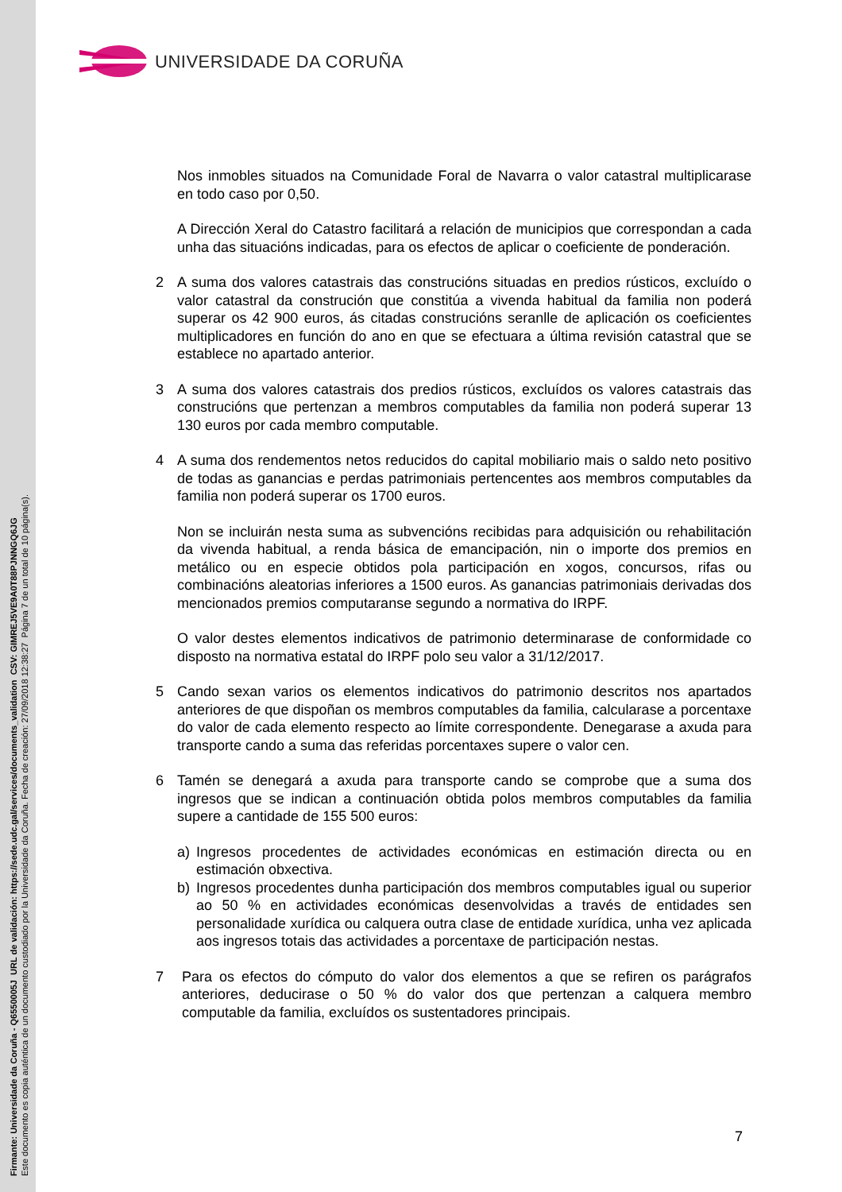Firmante: Universidade da Coruña - Q6550005J URL de validación: https://sede.udc.gal/services/documents_validation CSV: GIMREJ5VE9A0T88PJNNGQ6JG
Este documento es copia auténtica de un documento custodiado por la Universidade da Coruña. Fecha de creación: 27/09/2018 12:38:27 Página 7 de un total de 10 página(s).
UNIVERSIDADE DA CORUÑA
Nos inmobles situados na Comunidade Foral de Navarra o valor catastral multiplicarase en todo caso por 0,50.
A Dirección Xeral do Catastro facilitará a relación de municipios que correspondan a cada unha das situacións indicadas, para os efectos de aplicar o coeficiente de ponderación.
2 A suma dos valores catastrais das construcións situadas en predios rústicos, excluído o valor catastral da construción que constitúa a vivenda habitual da familia non poderá superar os 42 900 euros, ás citadas construcións seranlle de aplicación os coeficientes multiplicadores en función do ano en que se efectuara a última revisión catastral que se establece no apartado anterior.
3 A suma dos valores catastrais dos predios rústicos, excluídos os valores catastrais das construcións que pertenzan a membros computables da familia non poderá superar 13 130 euros por cada membro computable.
4 A suma dos rendementos netos reducidos do capital mobiliario mais o saldo neto positivo de todas as ganancias e perdas patrimoniais pertencentes aos membros computables da familia non poderá superar os 1700 euros.
Non se incluirán nesta suma as subvencións recibidas para adquisición ou rehabilitación da vivenda habitual, a renda básica de emancipación, nin o importe dos premios en metálico ou en especie obtidos pola participación en xogos, concursos, rifas ou combinacións aleatorias inferiores a 1500 euros. As ganancias patrimoniais derivadas dos mencionados premios computaranse segundo a normativa do IRPF.
O valor destes elementos indicativos de patrimonio determinarase de conformidade co disposto na normativa estatal do IRPF polo seu valor a 31/12/2017.
5 Cando sexan varios os elementos indicativos do patrimonio descritos nos apartados anteriores de que dispoñan os membros computables da familia, calcularase a porcentaxe do valor de cada elemento respecto ao límite correspondente. Denegarase a axuda para transporte cando a suma das referidas porcentaxes supere o valor cen.
6 Tamén se denegará a axuda para transporte cando se comprobe que a suma dos ingresos que se indican a continuación obtida polos membros computables da familia supere a cantidade de 155 500 euros:
a) Ingresos procedentes de actividades económicas en estimación directa ou en estimación obxectiva.
b) Ingresos procedentes dunha participación dos membros computables igual ou superior ao 50 % en actividades económicas desenvolvidas a través de entidades sen personalidade xurídica ou calquera outra clase de entidade xurídica, unha vez aplicada aos ingresos totais das actividades a porcentaxe de participación nestas.
7 Para os efectos do cómputo do valor dos elementos a que se refiren os parágrafos anteriores, deducirase o 50 % do valor dos que pertenzan a calquera membro computable da familia, excluídos os sustentadores principais.
7